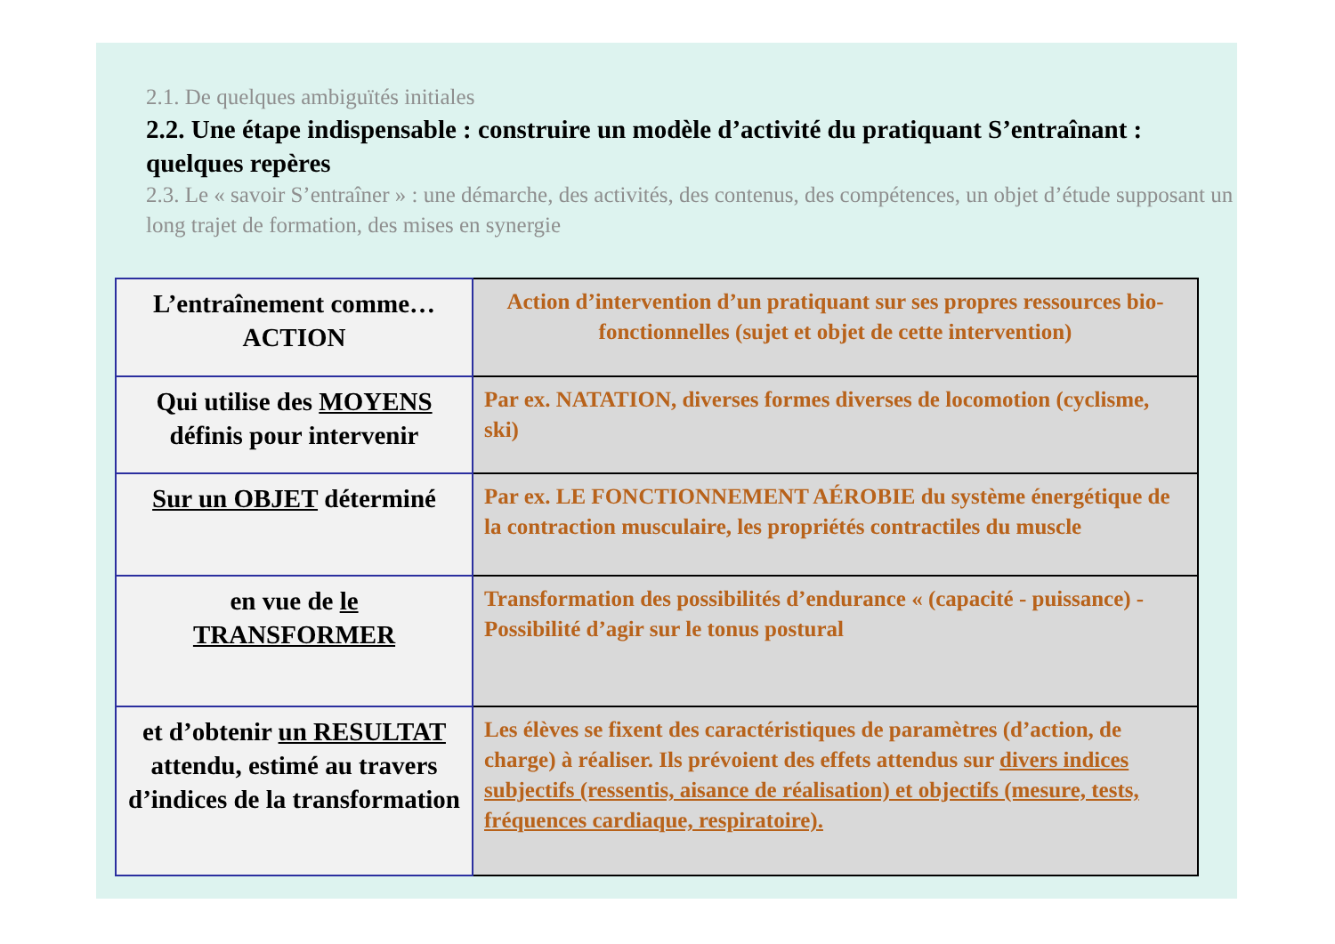2.1. De quelques ambiguïtés initiales
2.2. Une étape indispensable : construire un modèle d’activité du pratiquant S’entraînant : quelques repères
2.3. Le « savoir S’entraîner » : une démarche, des activités, des contenus, des compétences, un objet d’étude supposant un long trajet de formation, des mises en synergie
| L’entraînement comme… ACTION | Action d’intervention d’un pratiquant sur ses propres ressources bio-fonctionnelles (sujet et objet de cette intervention) |
| Qui utilise des MOYENS définis pour intervenir | Par ex. NATATION, diverses formes diverses de locomotion (cyclisme, ski) |
| Sur un OBJET déterminé | Par ex. LE FONCTIONNEMENT AÉROBIE du système énergétique de la contraction musculaire, les propriétés contractiles du muscle |
| en vue de le TRANSFORMER | Transformation des possibilités d’endurance « (capacité - puissance) - Possibilité d’agir sur le tonus postural |
| et d’obtenir un RESULTAT attendu, estimé au travers d’indices de la transformation | Les élèves se fixent des caractéristiques de paramètres (d’action, de charge) à réaliser. Ils prévoient des effets attendus sur divers indices subjectifs (ressentis, aisance de réalisation) et objectifs (mesure, tests, fréquences cardiaque, respiratoire). |